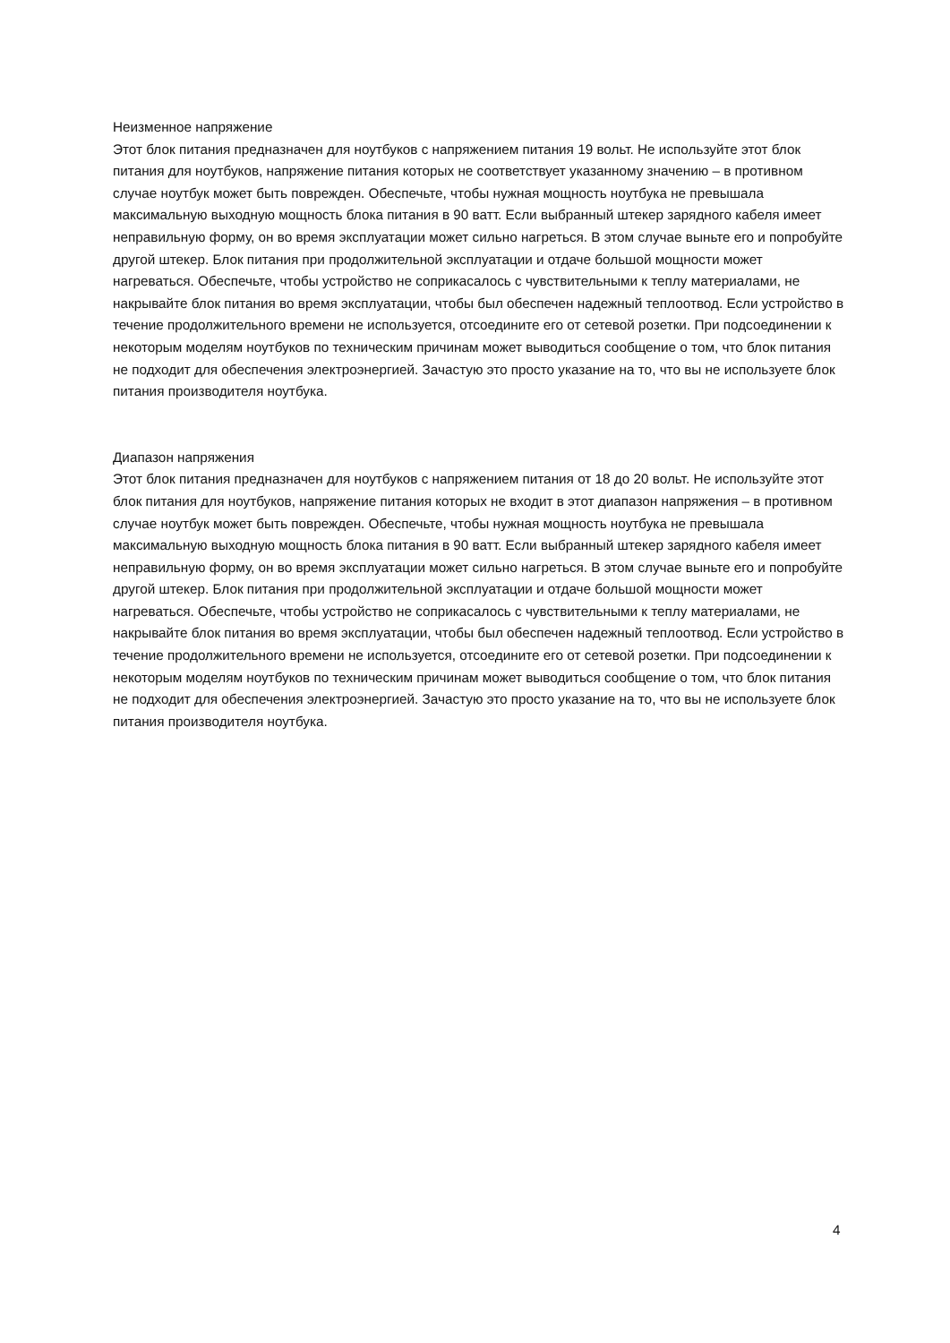Неизменное напряжение
Этот блок питания предназначен для ноутбуков с напряжением питания 19 вольт. Не используйте этот блок питания для ноутбуков, напряжение питания которых не соответствует указанному значению – в противном случае ноутбук может быть поврежден. Обеспечьте, чтобы нужная мощность ноутбука не превышала максимальную выходную мощность блока питания в 90 ватт. Если выбранный штекер зарядного кабеля имеет неправильную форму, он во время эксплуатации может сильно нагреться. В этом случае выньте его и попробуйте другой штекер. Блок питания при продолжительной эксплуатации и отдаче большой мощности может нагреваться. Обеспечьте, чтобы устройство не соприкасалось с чувствительными к теплу материалами, не накрывайте блок питания во время эксплуатации, чтобы был обеспечен надежный теплоотвод. Если устройство в течение продолжительного времени не используется, отсоедините его от сетевой розетки. При подсоединении к некоторым моделям ноутбуков по техническим причинам может выводиться сообщение о том, что блок питания не подходит для обеспечения электроэнергией. Зачастую это просто указание на то, что вы не используете блок питания производителя ноутбука.
Диапазон напряжения
Этот блок питания предназначен для ноутбуков с напряжением питания от 18 до 20 вольт. Не используйте этот блок питания для ноутбуков, напряжение питания которых не входит в этот диапазон напряжения – в противном случае ноутбук может быть поврежден. Обеспечьте, чтобы нужная мощность ноутбука не превышала максимальную выходную мощность блока питания в 90 ватт. Если выбранный штекер зарядного кабеля имеет неправильную форму, он во время эксплуатации может сильно нагреться. В этом случае выньте его и попробуйте другой штекер. Блок питания при продолжительной эксплуатации и отдаче большой мощности может нагреваться. Обеспечьте, чтобы устройство не соприкасалось с чувствительными к теплу материалами, не накрывайте блок питания во время эксплуатации, чтобы был обеспечен надежный теплоотвод. Если устройство в течение продолжительного времени не используется, отсоедините его от сетевой розетки. При подсоединении к некоторым моделям ноутбуков по техническим причинам может выводиться сообщение о том, что блок питания не подходит для обеспечения электроэнергией. Зачастую это просто указание на то, что вы не используете блок питания производителя ноутбука.
4